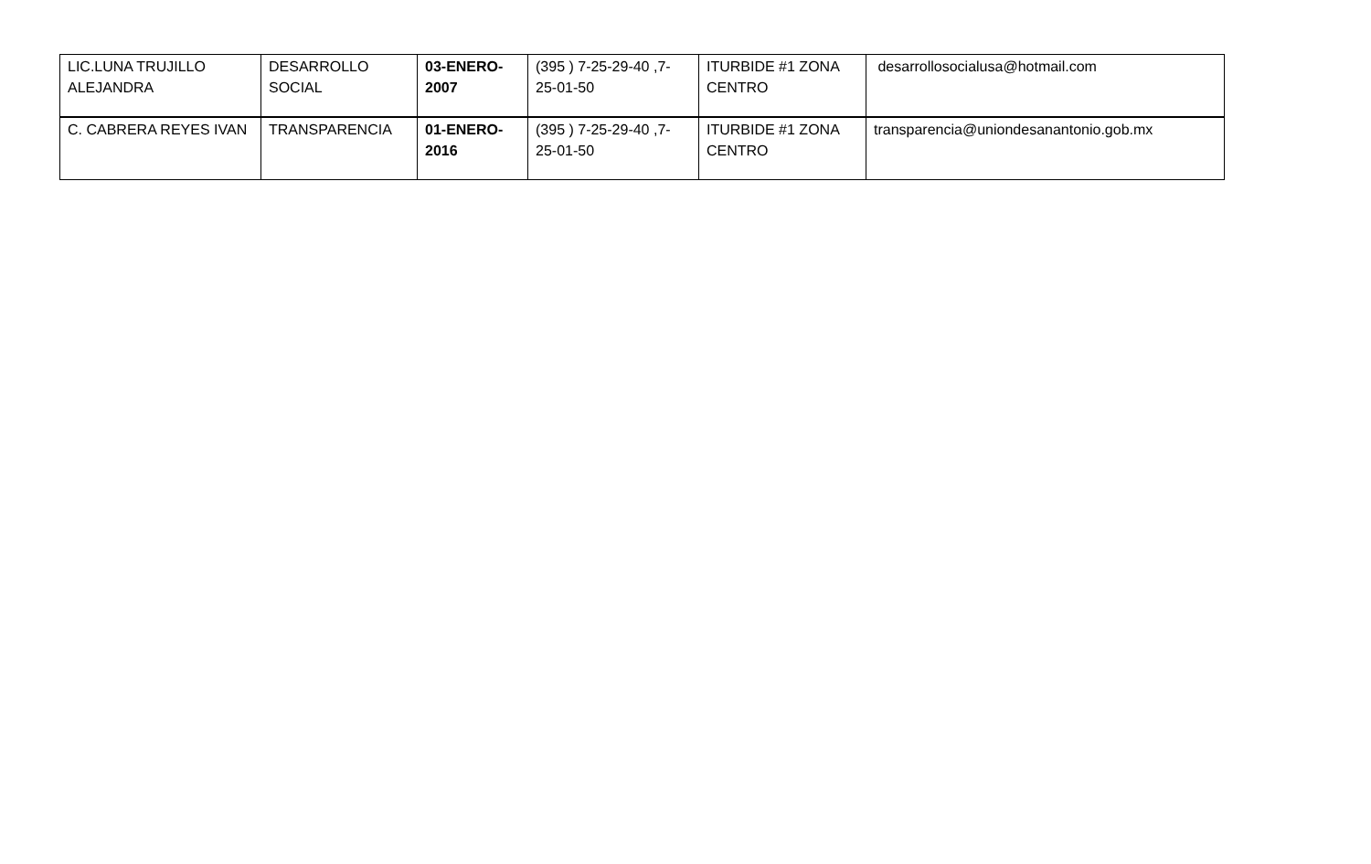| LIC.LUNA TRUJILLO ALEJANDRA | DESARROLLO SOCIAL | 03-ENERO-2007 | (395 ) 7-25-29-40 ,7-25-01-50 | ITURBIDE #1 ZONA CENTRO | desarrollosocialusa@hotmail.com |
| C. CABRERA REYES IVAN | TRANSPARENCIA | 01-ENERO-2016 | (395 ) 7-25-29-40 ,7-25-01-50 | ITURBIDE #1 ZONA CENTRO | transparencia@uniondesanantonio.gob.mx |